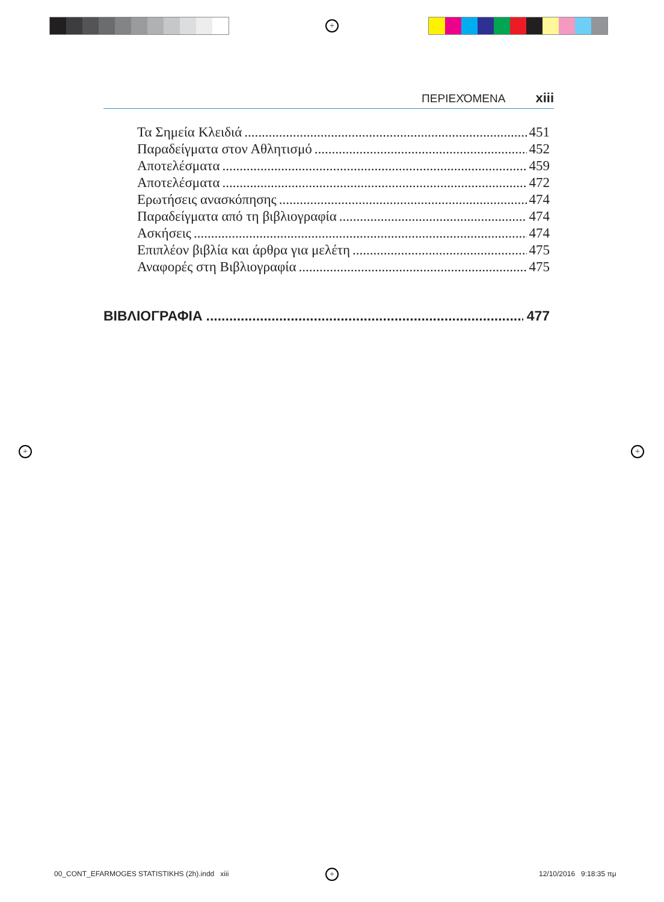+
+ +
+
ΠΕΡΙΕΧΌΜΕΝΑ xiii
Τα Σημεία Κλειδιά 451
Παραδείγματα στον Αθλητισμό 452
Αποτελέσματα 459
Αποτελέσματα 472
Ερωτήσεις ανασκόπησης 474
Παραδείγματα από τη βιβλιογραφία 474
Ασκήσεις 474
Επιπλέον βιβλία και άρθρα για μελέτη 475
Αναφορές στη Βιβλιογραφία 475
ΒΙΒΛΙΟΓΡΑΦΙΑ 477
00_CONT_EFARMOGES STATISTIKHS (2h).indd xiii
12/10/2016 9:18:35 πμ